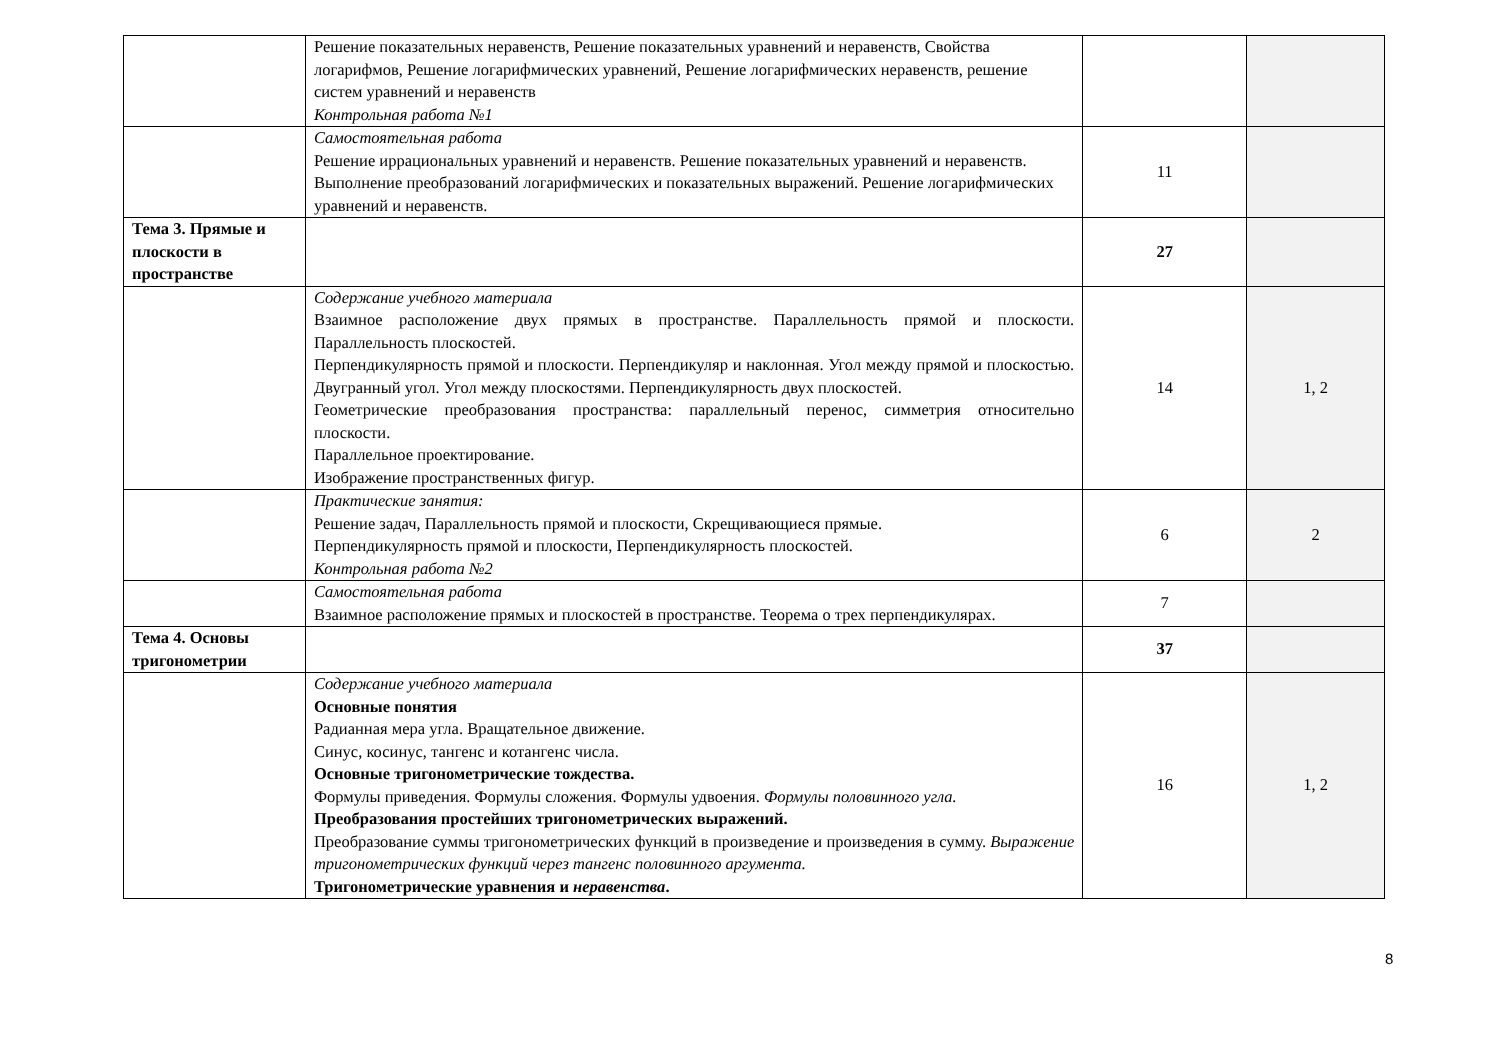| | Решение показательных неравенств, Решение показательных уравнений и неравенств, Свойства логарифмов, Решение логарифмических уравнений, Решение логарифмических неравенств, решение систем уравнений и неравенств Контрольная работа №1 | | |
| | Самостоятельная работа Решение иррациональных уравнений и неравенств. Решение показательных уравнений и неравенств. Выполнение преобразований логарифмических и показательных выражений. Решение логарифмических уравнений и неравенств. | 11 | |
| Тема 3. Прямые и плоскости в пространстве | | 27 | |
| | Содержание учебного материала Взаимное расположение двух прямых в пространстве. Параллельность прямой и плоскости. Параллельность плоскостей. Перпендикулярность прямой и плоскости. Перпендикуляр и наклонная. Угол между прямой и плоскостью. Двугранный угол. Угол между плоскостями. Перпендикулярность двух плоскостей. Геометрические преобразования пространства: параллельный перенос, симметрия относительно плоскости. Параллельное проектирование. Изображение пространственных фигур. | 14 | 1, 2 |
| | Практические занятия: Решение задач, Параллельность прямой и плоскости, Скрещивающиеся прямые. Перпендикулярность прямой и плоскости, Перпендикулярность плоскостей. Контрольная работа №2 | 6 | 2 |
| | Самостоятельная работа Взаимное расположение прямых и плоскостей в пространстве. Теорема о трех перпендикулярах. | 7 | |
| Тема 4. Основы тригонометрии | | 37 | |
| | Содержание учебного материала Основные понятия Радианная мера угла. Вращательное движение. Синус, косинус, тангенс и котангенс числа. Основные тригонометрические тождества. Формулы приведения. Формулы сложения. Формулы удвоения. Формулы половинного угла. Преобразования простейших тригонометрических выражений. Преобразование суммы тригонометрических функций в произведение и произведения в сумму. Выражение тригонометрических функций через тангенс половинного аргумента. Тригонометрические уравнения и неравенства . | 16 | 1, 2 |
8